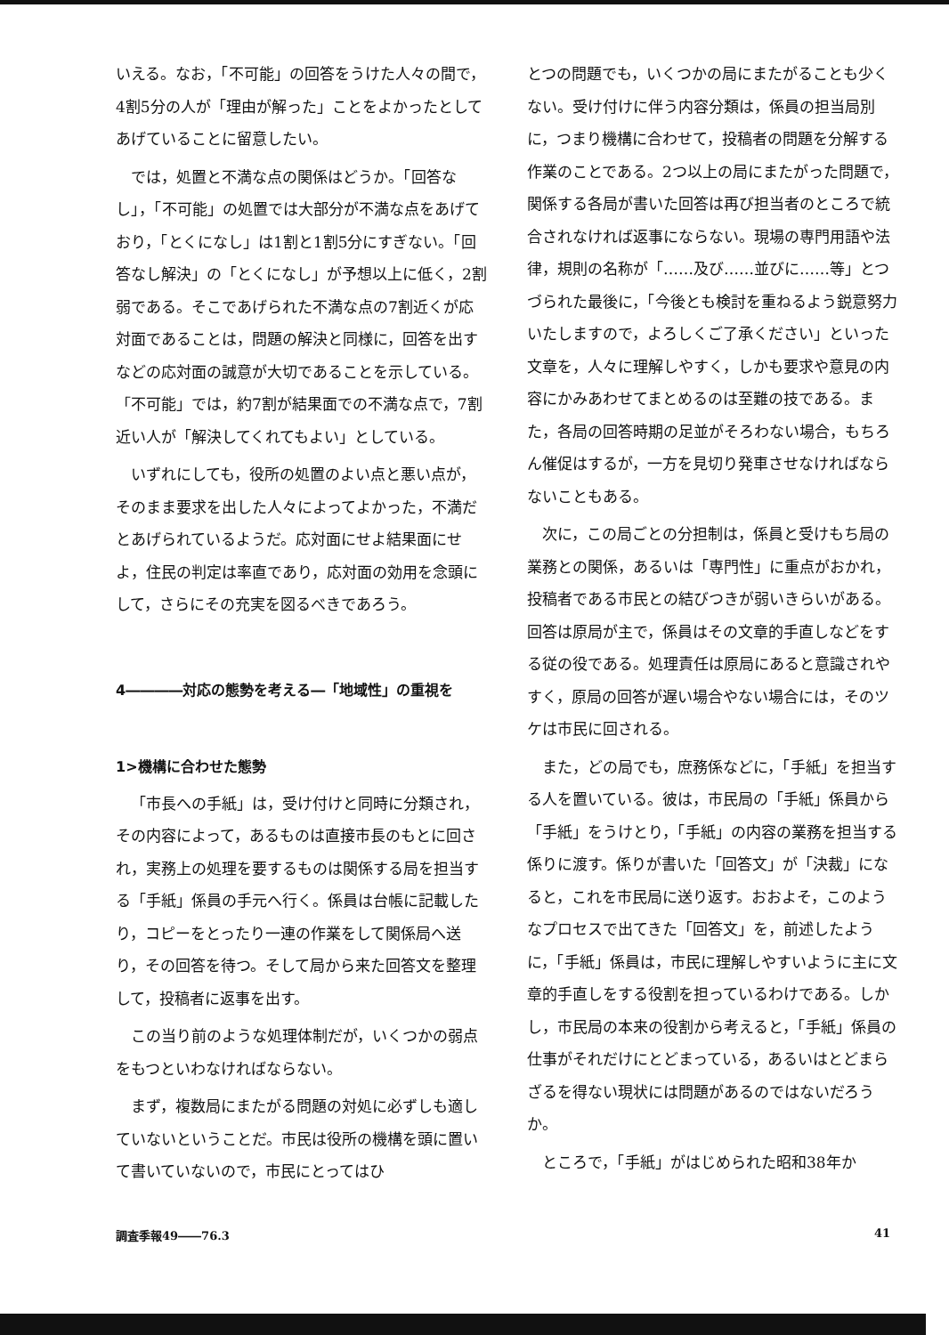いえる。なお，「不可能」の回答をうけた人々の間で，4割5分の人が「理由が解った」ことをよかったとしてあげていることに留意したい。
では，処置と不満な点の関係はどうか。「回答なし」，「不可能」の処置では大部分が不満な点をあげており，「とくになし」は1割と1割5分にすぎない。「回答なし解決」の「とくになし」が予想以上に低く，2割弱である。そこであげられた不満な点の7割近くが応対面であることは，問題の解決と同様に，回答を出すなどの応対面の誠意が大切であることを示している。「不可能」では，約7割が結果面での不満な点で，7割近い人が「解決してくれてもよい」としている。
いずれにしても，役所の処置のよい点と悪い点が，そのまま要求を出した人々によってよかった，不満だとあげられているようだ。応対面にせよ結果面にせよ，住民の判定は率直であり，応対面の効用を念頭にして，さらにその充実を図るべきであろう。
4――――対応の態勢を考える―「地域性」の重視を
1>機構に合わせた態勢
「市長への手紙」は，受け付けと同時に分類され，その内容によって，あるものは直接市長のもとに回され，実務上の処理を要するものは関係する局を担当する「手紙」係員の手元へ行く。係員は台帳に記載したり，コピーをとったり一連の作業をして関係局へ送り，その回答を待つ。そして局から来た回答文を整理して，投稿者に返事を出す。
この当り前のような処理体制だが，いくつかの弱点をもつといわなければならない。
まず，複数局にまたがる問題の対処に必ずしも適していないということだ。市民は役所の機構を頭に置いて書いていないので，市民にとってはひ
とつの問題でも，いくつかの局にまたがることも少くない。受け付けに伴う内容分類は，係員の担当局別に，つまり機構に合わせて，投稿者の問題を分解する作業のことである。2つ以上の局にまたがった問題で，関係する各局が書いた回答は再び担当者のところで統合されなければ返事にならない。現場の専門用語や法律，規則の名称が「……及び……並びに……等」とつづられた最後に，「今後とも検討を重ねるよう鋭意努力いたしますので，よろしくご了承ください」といった文章を，人々に理解しやすく，しかも要求や意見の内容にかみあわせてまとめるのは至難の技である。また，各局の回答時期の足並がそろわない場合，もちろん催促はするが，一方を見切り発車させなければならないこともある。
次に，この局ごとの分担制は，係員と受けもち局の業務との関係，あるいは「専門性」に重点がおかれ，投稿者である市民との結びつきが弱いきらいがある。回答は原局が主で，係員はその文章的手直しなどをする従の役である。処理責任は原局にあると意識されやすく，原局の回答が遅い場合やない場合には，そのツケは市民に回される。
また，どの局でも，庶務係などに，「手紙」を担当する人を置いている。彼は，市民局の「手紙」係員から「手紙」をうけとり，「手紙」の内容の業務を担当する係りに渡す。係りが書いた「回答文」が「決裁」になると，これを市民局に送り返す。おおよそ，このようなプロセスで出てきた「回答文」を，前述したように，「手紙」係員は，市民に理解しやすいように主に文章的手直しをする役割を担っているわけである。しかし，市民局の本来の役割から考えると，「手紙」係員の仕事がそれだけにとどまっている，あるいはとどまらざるを得ない現状には問題があるのではないだろうか。
ところで，「手紙」がはじめられた昭和38年か
調査季報49――76.3 41